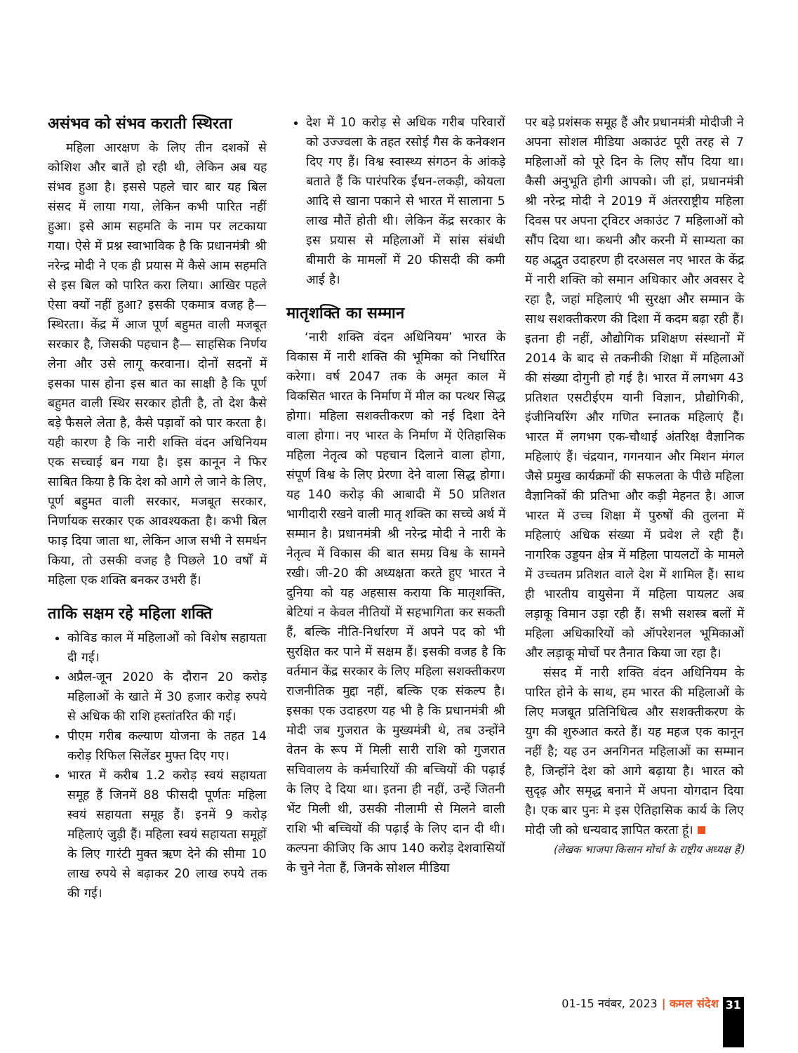असंभव को संभव कराती स्थिरता
महिला आरक्षण के लिए तीन दशकों से कोशिश और बातें हो रही थी, लेकिन अब यह संभव हुआ है। इससे पहले चार बार यह बिल संसद में लाया गया, लेकिन कभी पारित नहीं हुआ। इसे आम सहमति के नाम पर लटकाया गया। ऐसे में प्रश्न स्वाभाविक है कि प्रधानमंत्री श्री नरेन्द्र मोदी ने एक ही प्रयास में कैसे आम सहमति से इस बिल को पारित करा लिया। आखिर पहले ऐसा क्यों नहीं हुआ? इसकी एकमात्र वजह है— स्थिरता। केंद्र में आज पूर्ण बहुमत वाली मजबूत सरकार है, जिसकी पहचान है— साहसिक निर्णय लेना और उसे लागू करवाना। दोनों सदनों में इसका पास होना इस बात का साक्षी है कि पूर्ण बहुमत वाली स्थिर सरकार होती है, तो देश कैसे बड़े फैसले लेता है, कैसे पड़ावों को पार करता है। यही कारण है कि नारी शक्ति वंदन अधिनियम एक सच्चाई बन गया है। इस कानून ने फिर साबित किया है कि देश को आगे ले जाने के लिए, पूर्ण बहुमत वाली सरकार, मजबूत सरकार, निर्णायक सरकार एक आवश्यकता है। कभी बिल फाड़ दिया जाता था, लेकिन आज सभी ने समर्थन किया, तो उसकी वजह है पिछले 10 वर्षों में महिला एक शक्ति बनकर उभरी हैं।
ताकि सक्षम रहे महिला शक्ति
कोविड काल में महिलाओं को विशेष सहायता दी गई।
अप्रैल-जून 2020 के दौरान 20 करोड़ महिलाओं के खाते में 30 हजार करोड़ रुपये से अधिक की राशि हस्तांतरित की गई।
पीएम गरीब कल्याण योजना के तहत 14 करोड़ रिफिल सिलेंडर मुफ्त दिए गए।
भारत में करीब 1.2 करोड़ स्वयं सहायता समूह हैं जिनमें 88 फीसदी पूर्णतः महिला स्वयं सहायता समूह हैं। इनमें 9 करोड़ महिलाएं जुड़ी हैं। महिला स्वयं सहायता समूहों के लिए गारंटी मुक्त ऋण देने की सीमा 10 लाख रुपये से बढ़ाकर 20 लाख रुपये तक की गई।
देश में 10 करोड़ से अधिक गरीब परिवारों को उज्ज्वला के तहत रसोई गैस के कनेक्शन दिए गए हैं। विश्व स्वास्थ्य संगठन के आंकड़े बताते हैं कि पारंपरिक ईंधन-लकड़ी, कोयला आदि से खाना पकाने से भारत में सालाना 5 लाख मौतें होती थी। लेकिन केंद्र सरकार के इस प्रयास से महिलाओं में सांस संबंधी बीमारी के मामलों में 20 फीसदी की कमी आई है।
मातृशक्ति का सम्मान
‘नारी शक्ति वंदन अधिनियम’ भारत के विकास में नारी शक्ति की भूमिका को निर्धारित करेगा। वर्ष 2047 तक के अमृत काल में विकसित भारत के निर्माण में मील का पत्थर सिद्ध होगा। महिला सशक्तीकरण को नई दिशा देने वाला होगा। नए भारत के निर्माण में ऐतिहासिक महिला नेतृत्व को पहचान दिलाने वाला होगा, संपूर्ण विश्व के लिए प्रेरणा देने वाला सिद्ध होगा। यह 140 करोड़ की आबादी में 50 प्रतिशत भागीदारी रखने वाली मातृ शक्ति का सच्चे अर्थ में सम्मान है। प्रधानमंत्री श्री नरेन्द्र मोदी ने नारी के नेतृत्व में विकास की बात समग्र विश्व के सामने रखी। जी-20 की अध्यक्षता करते हुए भारत ने दुनिया को यह अहसास कराया कि मातृशक्ति, बेटियां न केवल नीतियों में सहभागिता कर सकती हैं, बल्कि नीति-निर्धारण में अपने पद को भी सुरक्षित कर पाने में सक्षम हैं। इसकी वजह है कि वर्तमान केंद्र सरकार के लिए महिला सशक्तीकरण राजनीतिक मुद्दा नहीं, बल्कि एक संकल्प है। इसका एक उदाहरण यह भी है कि प्रधानमंत्री श्री मोदी जब गुजरात के मुख्यमंत्री थे, तब उन्होंने वेतन के रूप में मिली सारी राशि को गुजरात सचिवालय के कर्मचारियों की बच्चियों की पढ़ाई के लिए दे दिया था। इतना ही नहीं, उन्हें जितनी भेंट मिली थी, उसकी नीलामी से मिलने वाली राशि भी बच्चियों की पढ़ाई के लिए दान दी थी। कल्पना कीजिए कि आप 140 करोड़ देशवासियों के चुने नेता हैं, जिनके सोशल मीडिया
पर बड़े प्रशंसक समूह हैं और प्रधानमंत्री मोदीजी ने अपना सोशल मीडिया अकाउंट पूरी तरह से 7 महिलाओं को पूरे दिन के लिए सौंप दिया था। कैसी अनुभूति होगी आपको। जी हां, प्रधानमंत्री श्री नरेन्द्र मोदी ने 2019 में अंतरराष्ट्रीय महिला दिवस पर अपना ट्विटर अकाउंट 7 महिलाओं को सौंप दिया था। कथनी और करनी में साम्यता का यह अद्भुत उदाहरण ही दरअसल नए भारत के केंद्र में नारी शक्ति को समान अधिकार और अवसर दे रहा है, जहां महिलाएं भी सुरक्षा और सम्मान के साथ सशक्तीकरण की दिशा में कदम बढ़ा रही हैं। इतना ही नहीं, औद्योगिक प्रशिक्षण संस्थानों में 2014 के बाद से तकनीकी शिक्षा में महिलाओं की संख्या दोगुनी हो गई है। भारत में लगभग 43 प्रतिशत एसटीईएम यानी विज्ञान, प्रौद्योगिकी, इंजीनियरिंग और गणित स्नातक महिलाएं हैं। भारत में लगभग एक-चौथाई अंतरिक्ष वैज्ञानिक महिलाएं हैं। चंद्रयान, गगनयान और मिशन मंगल जैसे प्रमुख कार्यक्रमों की सफलता के पीछे महिला वैज्ञानिकों की प्रतिभा और कड़ी मेहनत है। आज भारत में उच्च शिक्षा में पुरुषों की तुलना में महिलाएं अधिक संख्या में प्रवेश ले रही हैं। नागरिक उड्डयन क्षेत्र में महिला पायलटों के मामले में उच्चतम प्रतिशत वाले देश में शामिल हैं। साथ ही भारतीय वायुसेना में महिला पायलट अब लड़ाकू विमान उड़ा रही हैं। सभी सशस्त्र बलों में महिला अधिकारियों को ऑपरेशनल भूमिकाओं और लड़ाकू मोर्चो पर तैनात किया जा रहा है।
संसद में नारी शक्ति वंदन अधिनियम के पारित होने के साथ, हम भारत की महिलाओं के लिए मजबूत प्रतिनिधित्व और सशक्तीकरण के युग की शुरुआत करते हैं। यह महज एक कानून नहीं है; यह उन अनगिनत महिलाओं का सम्मान है, जिन्होंने देश को आगे बढ़ाया है। भारत को सुदृढ़ और समृद्ध बनाने में अपना योगदान दिया है। एक बार पुनः मे इस ऐतिहासिक कार्य के लिए मोदी जी को धन्यवाद ज्ञापित करता हूं।
(लेखक भाजपा किसान मोर्चा के राष्ट्रीय अध्यक्ष हैं)
01-15 नवंबर, 2023 | कमल संदेश 31